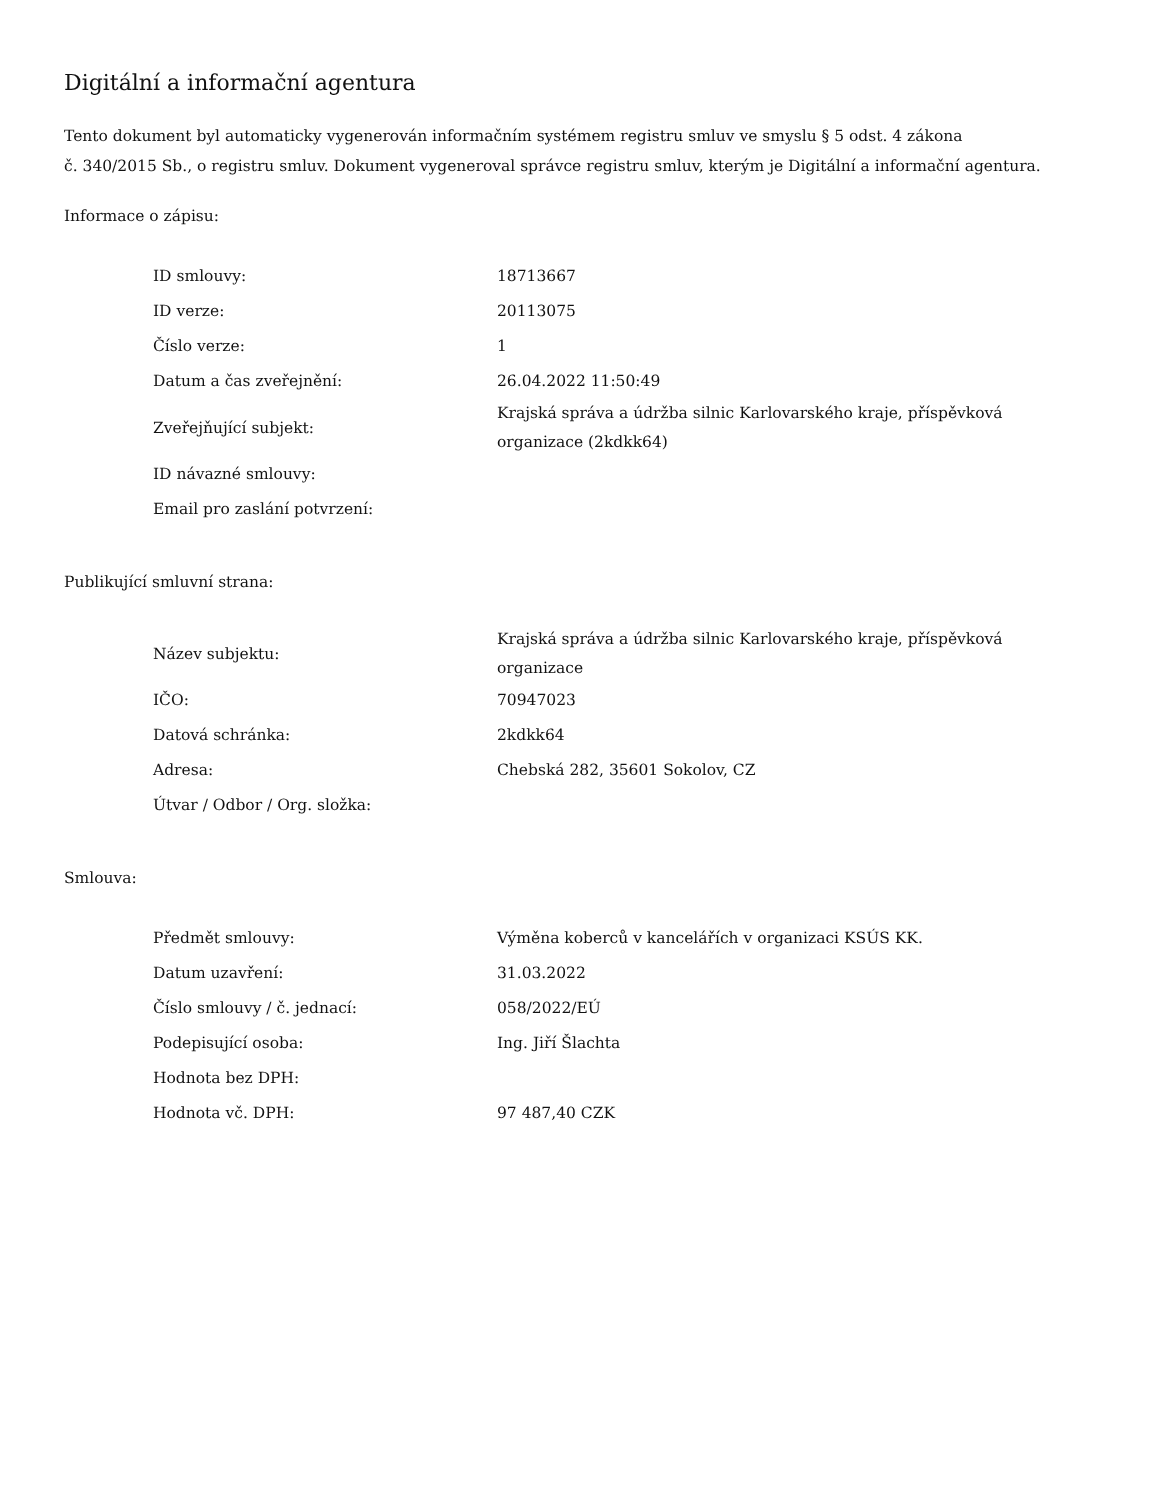Digitální a informační agentura
Tento dokument byl automaticky vygenerován informačním systémem registru smluv ve smyslu § 5 odst. 4 zákona
č. 340/2015 Sb., o registru smluv. Dokument vygeneroval správce registru smluv, kterým je Digitální a informační agentura.
Informace o zápisu:
| ID smlouvy: | 18713667 |
| ID verze: | 20113075 |
| Číslo verze: | 1 |
| Datum a čas zveřejnění: | 26.04.2022 11:50:49 |
| Zveřejňující subjekt: | Krajská správa a údržba silnic Karlovarského kraje, příspěvková organizace (2kdkk64) |
| ID návazné smlouvy: | |
| Email pro zaslání potvrzení: | |
Publikující smluvní strana:
| Název subjektu: | Krajská správa a údržba silnic Karlovarského kraje, příspěvková organizace |
| IČO: | 70947023 |
| Datová schránka: | 2kdkk64 |
| Adresa: | Chebská 282, 35601 Sokolov, CZ |
| Útvar / Odbor / Org. složka: | |
Smlouva:
| Předmět smlouvy: | Výměna koberců v kancelářích v organizaci KSÚS KK. |
| Datum uzavření: | 31.03.2022 |
| Číslo smlouvy / č. jednací: | 058/2022/EÚ |
| Podepisující osoba: | Ing. Jiří Šlachta |
| Hodnota bez DPH: | |
| Hodnota vč. DPH: | 97 487,40 CZK |